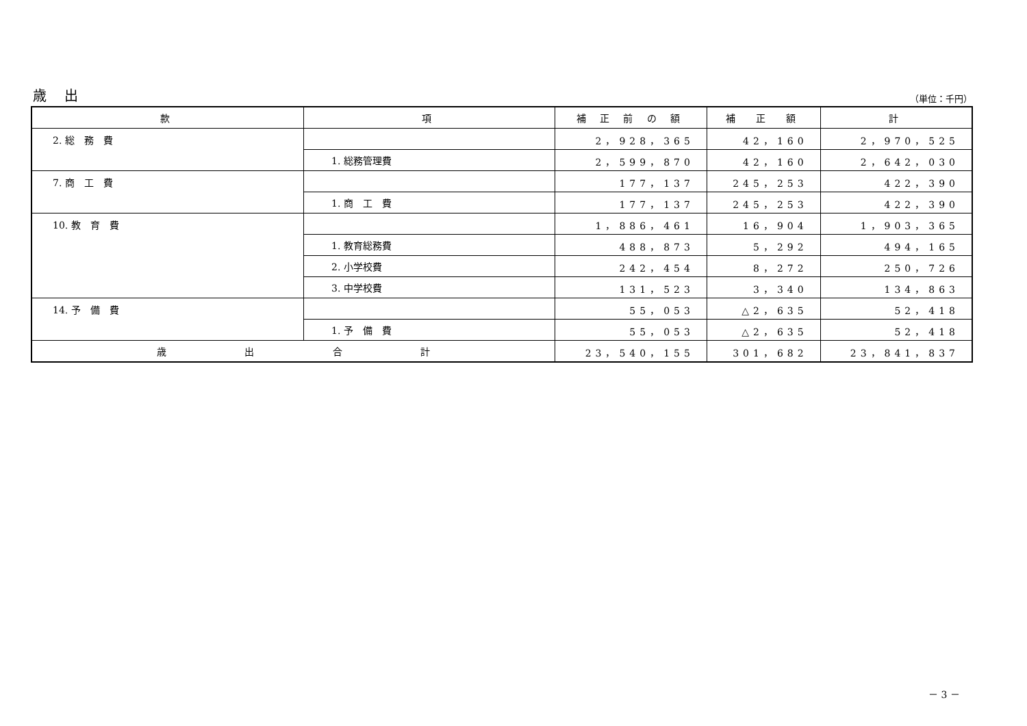歳 出 （単位：千円）
| 款 | 項 | 補 正 前 の 額 | 補 正 額 | 計 |
| --- | --- | --- | --- | --- |
| 2. 総 務 費 | | 2，928，365 | 42，160 | 2，970，525 |
| | 1. 総務管理費 | 2，599，870 | 42，160 | 2，642，030 |
| 7. 商 工 費 | | 177，137 | 245，253 | 422，390 |
| | 1. 商 工 費 | 177，137 | 245，253 | 422，390 |
| 10. 教 育 費 | | 1，886，461 | 16，904 | 1，903，365 |
| | 1. 教育総務費 | 488，873 | 5，292 | 494，165 |
| | 2. 小学校費 | 242，454 | 8，272 | 250，726 |
| | 3. 中学校費 | 131，523 | 3，340 | 134，863 |
| 14. 予 備 費 | | 55，053 | △2，635 | 52，418 |
| | 1. 予 備 費 | 55，053 | △2，635 | 52，418 |
| 歳 出 合 計 | | 23，540，155 | 301，682 | 23，841，837 |
－ 3 －